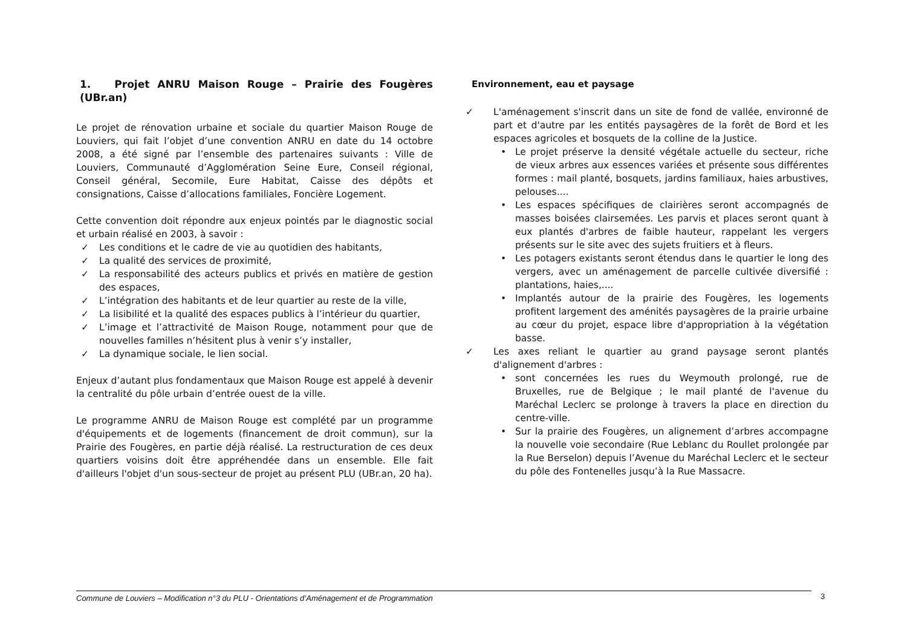1. Projet ANRU Maison Rouge – Prairie des Fougères (UBr.an)
Le projet de rénovation urbaine et sociale du quartier Maison Rouge de Louviers, qui fait l’objet d’une convention ANRU en date du 14 octobre 2008, a été signé par l’ensemble des partenaires suivants : Ville de Louviers, Communauté d’Agglomération Seine Eure, Conseil régional, Conseil général, Secomile, Eure Habitat, Caisse des dépôts et consignations, Caisse d’allocations familiales, Foncière Logement.
Cette convention doit répondre aux enjeux pointés par le diagnostic social et urbain réalisé en 2003, à savoir :
✓ Les conditions et le cadre de vie au quotidien des habitants,
✓ La qualité des services de proximité,
✓ La responsabilité des acteurs publics et privés en matière de gestion des espaces,
✓ L’intégration des habitants et de leur quartier au reste de la ville,
✓ La lisibilité et la qualité des espaces publics à l’intérieur du quartier,
✓ L’image et l’attractivité de Maison Rouge, notamment pour que de nouvelles familles n’hésitent plus à venir s’y installer,
✓ La dynamique sociale, le lien social.
Enjeux d’autant plus fondamentaux que Maison Rouge est appelé à devenir la centralité du pôle urbain d’entrée ouest de la ville.
Le programme ANRU de Maison Rouge est complété par un programme d'équipements et de logements (financement de droit commun), sur la Prairie des Fougères, en partie déjà réalisé. La restructuration de ces deux quartiers voisins doit être appréhendée dans un ensemble. Elle fait d'ailleurs l'objet d'un sous-secteur de projet au présent PLU (UBr.an, 20 ha).
Environnement, eau et paysage
✓ L'aménagement s'inscrit dans un site de fond de vallée, environné de part et d'autre par les entités paysagères de la forêt de Bord et les espaces agricoles et bosquets de la colline de la Justice.
• Le projet préserve la densité végétale actuelle du secteur, riche de vieux arbres aux essences variées et présente sous différentes formes : mail planté, bosquets, jardins familiaux, haies arbustives, pelouses....
• Les espaces spécifiques de clairières seront accompagnés de masses boisées clairsemées. Les parvis et places seront quant à eux plantés d'arbres de faible hauteur, rappelant les vergers présents sur le site avec des sujets fruitiers et à fleurs.
• Les potagers existants seront étendus dans le quartier le long des vergers, avec un aménagement de parcelle cultivée diversifié : plantations, haies,....
• Implantés autour de la prairie des Fougères, les logements profitent largement des aménités paysagères de la prairie urbaine au cœur du projet, espace libre d'appropriation à la végétation basse.
✓ Les axes reliant le quartier au grand paysage seront plantés d'alignement d'arbres :
• sont concernées les rues du Weymouth prolongé, rue de Bruxelles, rue de Belgique ; le mail planté de l'avenue du Maréchal Leclerc se prolonge à travers la place en direction du centre-ville.
• Sur la prairie des Fougères, un alignement d’arbres accompagne la nouvelle voie secondaire (Rue Leblanc du Roullet prolongée par la Rue Berselon) depuis l’Avenue du Maréchal Leclerc et le secteur du pôle des Fontenelles jusqu’à la Rue Massacre.
Commune de Louviers – Modification n°3 du PLU - Orientations d’Aménagement et de Programmation 3